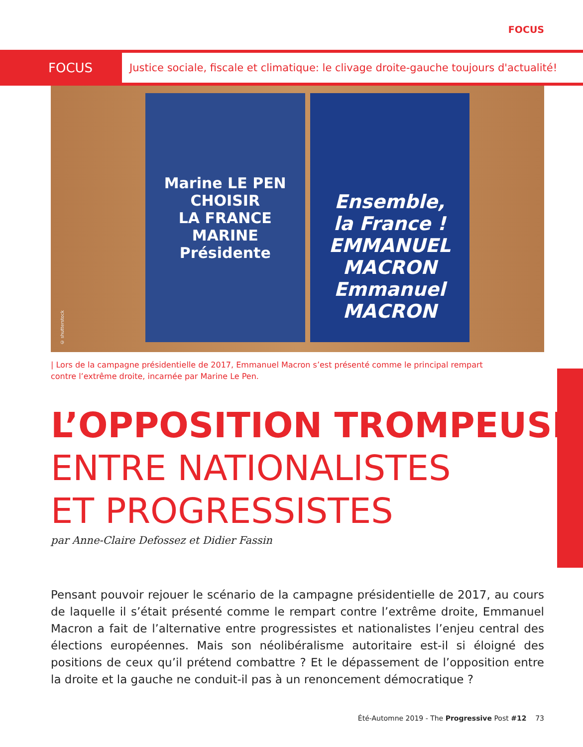FOCUS
FOCUS
Justice sociale, fiscale et climatique: le clivage droite-gauche toujours d'actualité!
© shutterstock
Marine LE PEN
CHOISIR
LA FRANCE
MARINE Présidente
Ensemble,
la France !
EMMANUEL MACRON
Emmanuel MACRON
| Lors de la campagne présidentielle de 2017, Emmanuel Macron s’est présenté comme le principal rempart contre l’extrême droite, incarnée par Marine Le Pen.
L’OPPOSITION TROMPEUSE
ENTRE NATIONALISTES
ET PROGRESSISTES
par Anne-Claire Defossez et Didier Fassin
Pensant pouvoir rejouer le scénario de la campagne présidentielle de 2017, au cours de laquelle il s’était présenté comme le rempart contre l’extrême droite, Emmanuel Macron a fait de l’alternative entre progressistes et nationalistes l’enjeu central des élections européennes. Mais son néolibéralisme autoritaire est-il si éloigné des positions de ceux qu’il prétend combattre ? Et le dépassement de l’opposition entre la droite et la gauche ne conduit-il pas à un renoncement démocratique ?
Été-Automne 2019 - The Progressive Post #12 73